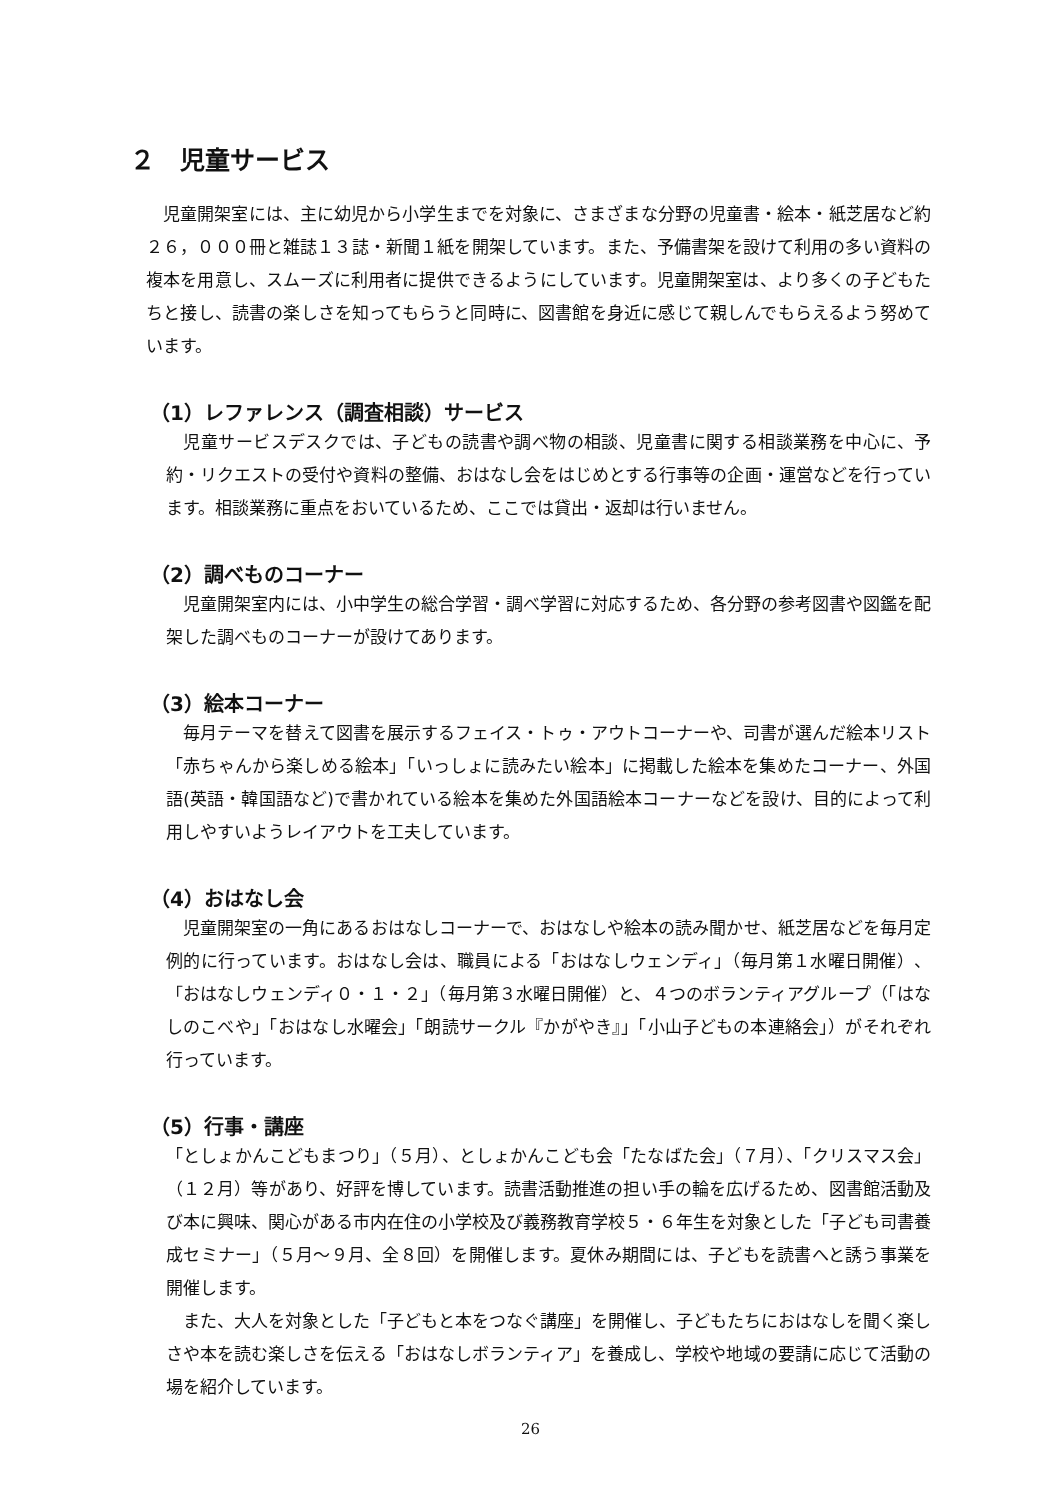２　児童サービス
　児童開架室には、主に幼児から小学生までを対象に、さまざまな分野の児童書・絵本・紙芝居など約２６，０００冊と雑誌１３誌・新聞１紙を開架しています。また、予備書架を設けて利用の多い資料の複本を用意し、スムーズに利用者に提供できるようにしています。児童開架室は、より多くの子どもたちと接し、読書の楽しさを知ってもらうと同時に、図書館を身近に感じて親しんでもらえるよう努めています。
（1）レファレンス（調査相談）サービス
　児童サービスデスクでは、子どもの読書や調べ物の相談、児童書に関する相談業務を中心に、予約・リクエストの受付や資料の整備、おはなし会をはじめとする行事等の企画・運営などを行っています。相談業務に重点をおいているため、ここでは貸出・返却は行いません。
（2）調べものコーナー
　児童開架室内には、小中学生の総合学習・調べ学習に対応するため、各分野の参考図書や図鑑を配架した調べものコーナーが設けてあります。
（3）絵本コーナー
　毎月テーマを替えて図書を展示するフェイス・トゥ・アウトコーナーや、司書が選んだ絵本リスト「赤ちゃんから楽しめる絵本」「いっしょに読みたい絵本」に掲載した絵本を集めたコーナー、外国語(英語・韓国語など)で書かれている絵本を集めた外国語絵本コーナーなどを設け、目的によって利用しやすいようレイアウトを工夫しています。
（4）おはなし会
　児童開架室の一角にあるおはなしコーナーで、おはなしや絵本の読み聞かせ、紙芝居などを毎月定例的に行っています。おはなし会は、職員による「おはなしウェンディ」（毎月第１水曜日開催）、「おはなしウェンディ０・１・２」（毎月第３水曜日開催）と、４つのボランティアグループ（「はなしのこべや」「おはなし水曜会」「朗読サークル『かがやき』」「小山子どもの本連絡会」）がそれぞれ行っています。
（5）行事・講座
「としょかんこどもまつり」（５月）、としょかんこども会「たなばた会」（７月）、「クリスマス会」（１２月）等があり、好評を博しています。読書活動推進の担い手の輪を広げるため、図書館活動及び本に興味、関心がある市内在住の小学校及び義務教育学校５・６年生を対象とした「子ども司書養成セミナー」（５月～９月、全８回）を開催します。夏休み期間には、子どもを読書へと誘う事業を開催します。
　また、大人を対象とした「子どもと本をつなぐ講座」を開催し、子どもたちにおはなしを聞く楽しさや本を読む楽しさを伝える「おはなしボランティア」を養成し、学校や地域の要請に応じて活動の場を紹介しています。
26